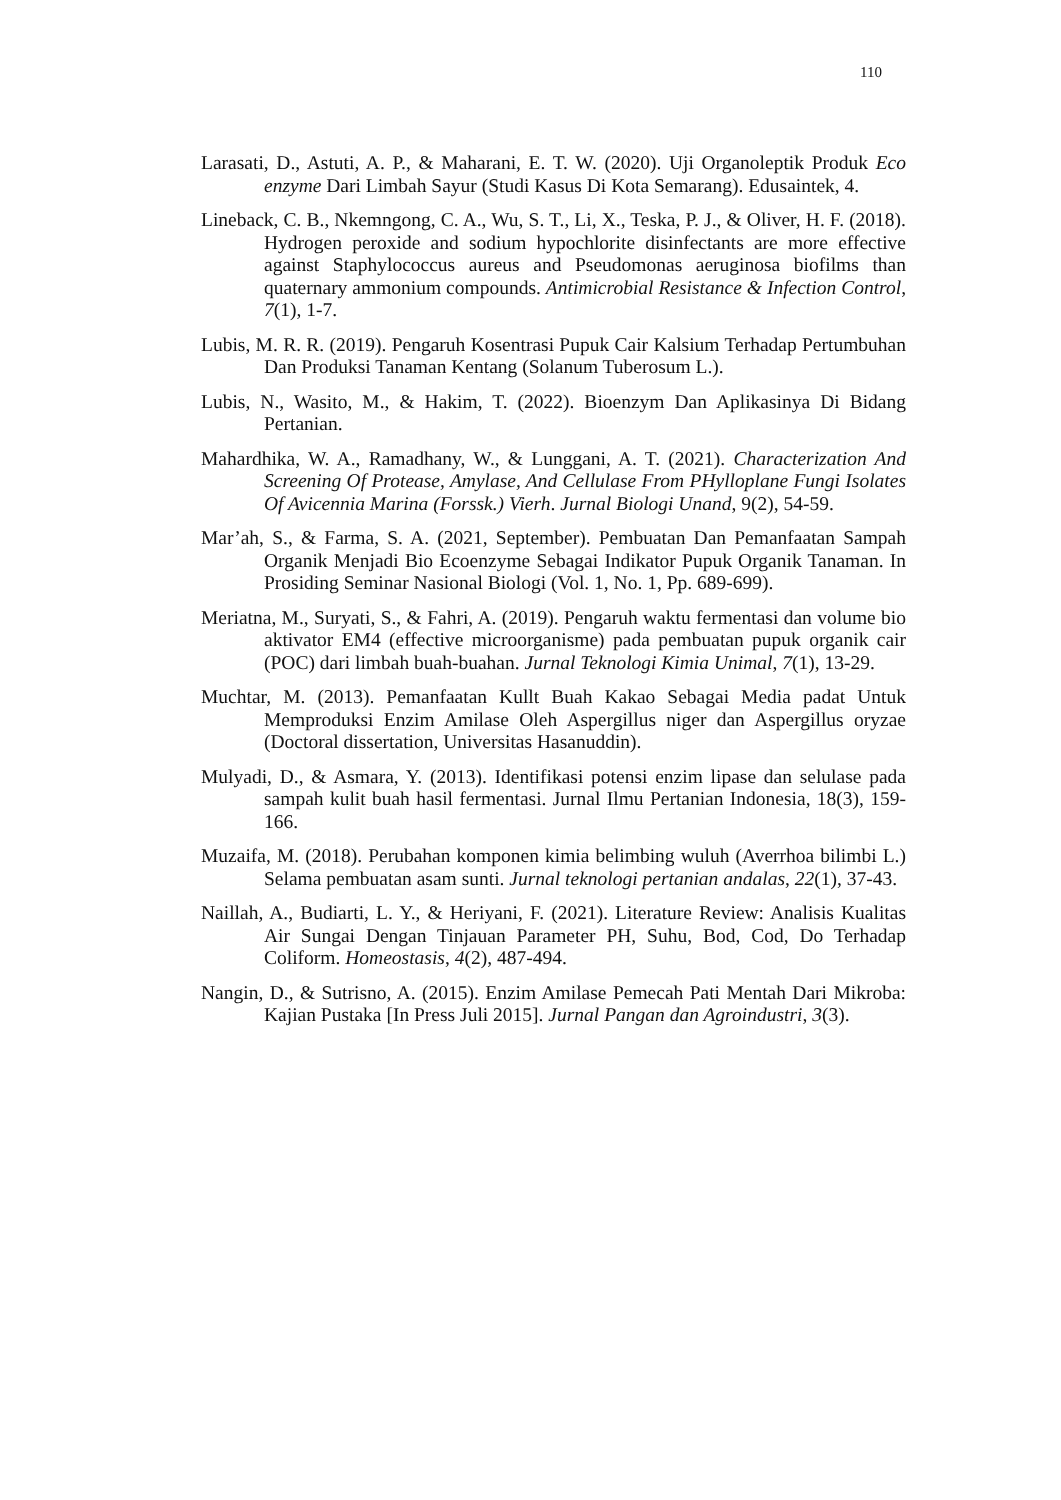110
Larasati, D., Astuti, A. P., & Maharani, E. T. W. (2020). Uji Organoleptik Produk Eco enzyme Dari Limbah Sayur (Studi Kasus Di Kota Semarang). Edusaintek, 4.
Lineback, C. B., Nkemngong, C. A., Wu, S. T., Li, X., Teska, P. J., & Oliver, H. F. (2018). Hydrogen peroxide and sodium hypochlorite disinfectants are more effective against Staphylococcus aureus and Pseudomonas aeruginosa biofilms than quaternary ammonium compounds. Antimicrobial Resistance & Infection Control, 7(1), 1-7.
Lubis, M. R. R. (2019). Pengaruh Kosentrasi Pupuk Cair Kalsium Terhadap Pertumbuhan Dan Produksi Tanaman Kentang (Solanum Tuberosum L.).
Lubis, N., Wasito, M., & Hakim, T. (2022). Bioenzym Dan Aplikasinya Di Bidang Pertanian.
Mahardhika, W. A., Ramadhany, W., & Lunggani, A. T. (2021). Characterization And Screening Of Protease, Amylase, And Cellulase From PHylloplane Fungi Isolates Of Avicennia Marina (Forssk.) Vierh. Jurnal Biologi Unand, 9(2), 54-59.
Mar’ah, S., & Farma, S. A. (2021, September). Pembuatan Dan Pemanfaatan Sampah Organik Menjadi Bio Ecoenzyme Sebagai Indikator Pupuk Organik Tanaman. In Prosiding Seminar Nasional Biologi (Vol. 1, No. 1, Pp. 689-699).
Meriatna, M., Suryati, S., & Fahri, A. (2019). Pengaruh waktu fermentasi dan volume bio aktivator EM4 (effective microorganisme) pada pembuatan pupuk organik cair (POC) dari limbah buah-buahan. Jurnal Teknologi Kimia Unimal, 7(1), 13-29.
Muchtar, M. (2013). Pemanfaatan Kullt Buah Kakao Sebagai Media padat Untuk Memproduksi Enzim Amilase Oleh Aspergillus niger dan Aspergillus oryzae (Doctoral dissertation, Universitas Hasanuddin).
Mulyadi, D., & Asmara, Y. (2013). Identifikasi potensi enzim lipase dan selulase pada sampah kulit buah hasil fermentasi. Jurnal Ilmu Pertanian Indonesia, 18(3), 159-166.
Muzaifa, M. (2018). Perubahan komponen kimia belimbing wuluh (Averrhoa bilimbi L.) Selama pembuatan asam sunti. Jurnal teknologi pertanian andalas, 22(1), 37-43.
Naillah, A., Budiarti, L. Y., & Heriyani, F. (2021). Literature Review: Analisis Kualitas Air Sungai Dengan Tinjauan Parameter PH, Suhu, Bod, Cod, Do Terhadap Coliform. Homeostasis, 4(2), 487-494.
Nangin, D., & Sutrisno, A. (2015). Enzim Amilase Pemecah Pati Mentah Dari Mikroba: Kajian Pustaka [In Press Juli 2015]. Jurnal Pangan dan Agroindustri, 3(3).